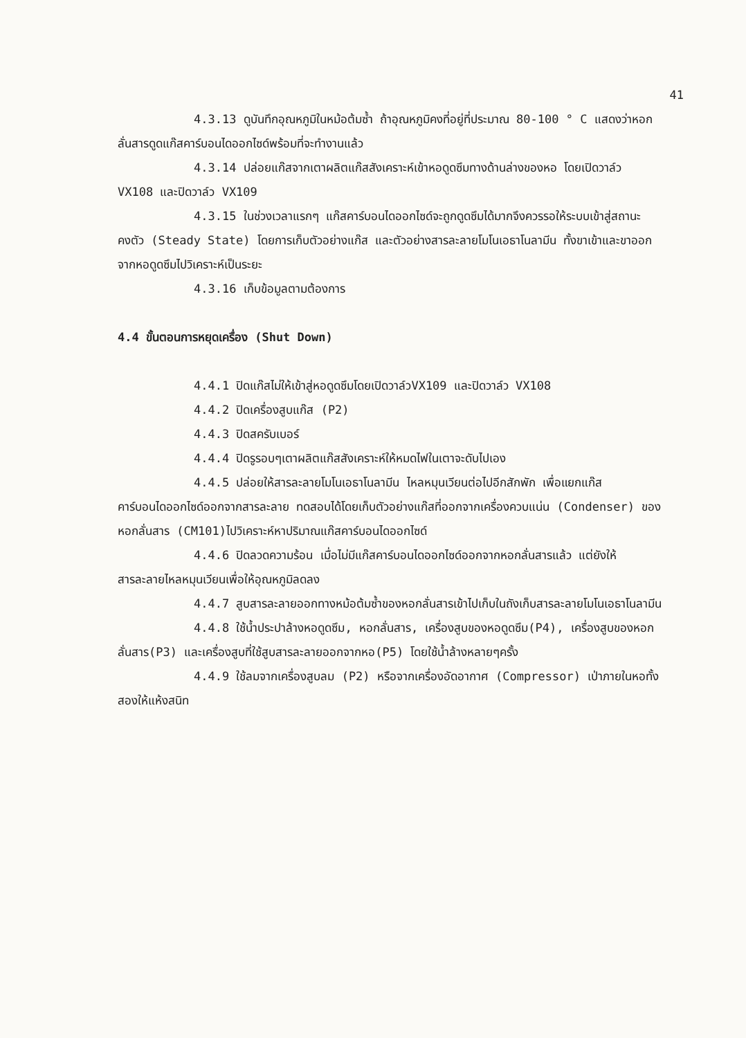41
4.3.13 ดูบันทึกอุณหภูมิในหม้อต้มซ้ำ ถ้าอุณหภูมิคงที่อยู่ที่ประมาณ 80-100 ° C แสดงว่าหอกลั่นสารดูดแก๊สคาร์บอนไดออกไซด์พร้อมที่จะทำงานแล้ว
4.3.14 ปล่อยแก๊สจากเตาผลิตแก๊สสังเคราะห์เข้าหอดูดซึมทางด้านล่างของหอ โดยเปิดวาล์ว VX108 และปิดวาล์ว VX109
4.3.15 ในช่วงเวลาแรกๆ แก๊สคาร์บอนไดออกไซด์จะถูกดูดซึมได้มากจึงควรรอให้ระบบเข้าสู่สถานะคงตัว (Steady State) โดยการเก็บตัวอย่างแก๊ส และตัวอย่างสารละลายโมโนเอธาโนลามีน ทั้งขาเข้าและขาออกจากหอดูดซึมไปวิเคราะห์เป็นระยะ
4.3.16 เก็บข้อมูลตามต้องการ
4.4 ขั้นตอนการหยุดเครื่อง (Shut Down)
4.4.1 ปิดแก๊สไม่ให้เข้าสู่หอดูดซึมโดยเปิดวาล์วVX109 และปิดวาล์ว VX108
4.4.2 ปิดเครื่องสูบแก๊ส (P2)
4.4.3 ปิดสครับเบอร์
4.4.4 ปิดรูรอบๆเตาผลิตแก๊สสังเคราะห์ให้หมดไฟในเตาจะดับไปเอง
4.4.5 ปล่อยให้สารละลายโมโนเอธาโนลามีน ไหลหมุนเวียนต่อไปอีกสักพัก เพื่อแยกแก๊สคาร์บอนไดออกไซด์ออกจากสารละลาย ทดสอบได้โดยเก็บตัวอย่างแก๊สที่ออกจากเครื่องควบแน่น (Condenser) ของหอกลั่นสาร (CM101)ไปวิเคราะห์หาปริมาณแก๊สคาร์บอนไดออกไซด์
4.4.6 ปิดลวดความร้อน เมื่อไม่มีแก๊สคาร์บอนไดออกไซด์ออกจากหอกลั่นสารแล้ว แต่ยังให้สารละลายไหลหมุนเวียนเพื่อให้อุณหภูมิลดลง
4.4.7 สูบสารละลายออกทางหม้อต้มซ้ำของหอกลั่นสารเข้าไปเก็บในถังเก็บสารละลายโมโนเอธาโนลามีน
4.4.8 ใช้น้ำประปาล้างหอดูดซึม, หอกลั่นสาร, เครื่องสูบของหอดูดซึม(P4), เครื่องสูบของหอกลั่นสาร(P3) และเครื่องสูบที่ใช้สูบสารละลายออกจากหอ(P5) โดยใช้น้ำล้างหลายๆครั้ง
4.4.9 ใช้ลมจากเครื่องสูบลม (P2) หรือจากเครื่องอัดอากาศ (Compressor) เป่าภายในหอทั้งสองให้แห้งสนิท